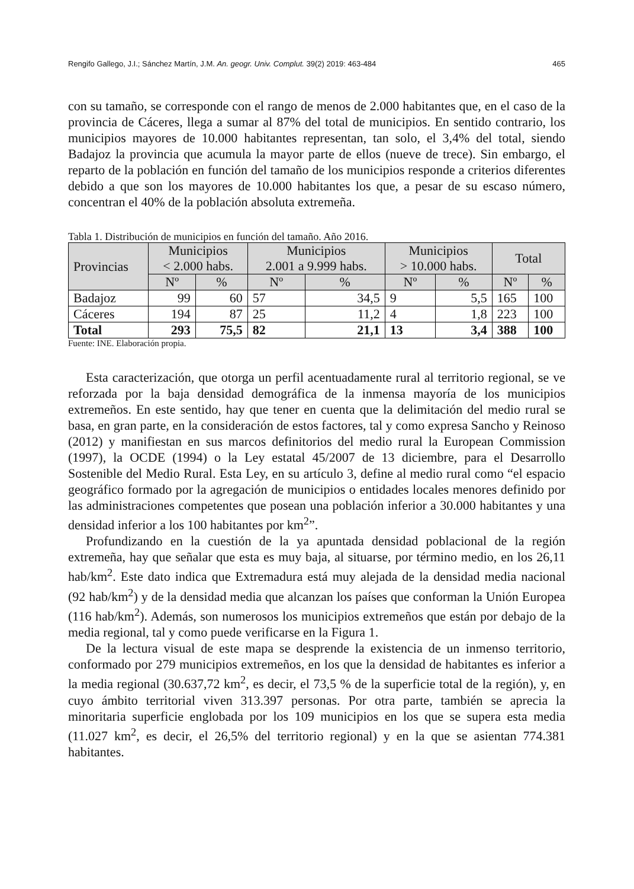Rengifo Gallego, J.I.; Sánchez Martín, J.M. An. geogr. Univ. Complut. 39(2) 2019: 463-484 465
con su tamaño, se corresponde con el rango de menos de 2.000 habitantes que, en el caso de la provincia de Cáceres, llega a sumar al 87% del total de municipios. En sentido contrario, los municipios mayores de 10.000 habitantes representan, tan solo, el 3,4% del total, siendo Badajoz la provincia que acumula la mayor parte de ellos (nueve de trece). Sin embargo, el reparto de la población en función del tamaño de los municipios responde a criterios diferentes debido a que son los mayores de 10.000 habitantes los que, a pesar de su escaso número, concentran el 40% de la población absoluta extremeña.
Tabla 1. Distribución de municipios en función del tamaño. Año 2016.
| Provincias | Municipios < 2.000 habs. | | Municipios 2.001 a 9.999 habs. | | Municipios > 10.000 habs. | | Total | |
| --- | --- | --- | --- | --- | --- | --- | --- | --- |
| | Nº | % | Nº | % | Nº | % | Nº | % |
| Badajoz | 99 | 60 | 57 | 34,5 | 9 | 5,5 | 165 | 100 |
| Cáceres | 194 | 87 | 25 | 11,2 | 4 | 1,8 | 223 | 100 |
| Total | 293 | 75,5 | 82 | 21,1 | 13 | 3,4 | 388 | 100 |
Fuente: INE. Elaboración propia.
Esta caracterización, que otorga un perfil acentuadamente rural al territorio regional, se ve reforzada por la baja densidad demográfica de la inmensa mayoría de los municipios extremeños. En este sentido, hay que tener en cuenta que la delimitación del medio rural se basa, en gran parte, en la consideración de estos factores, tal y como expresa Sancho y Reinoso (2012) y manifiestan en sus marcos definitorios del medio rural la European Commission (1997), la OCDE (1994) o la Ley estatal 45/2007 de 13 diciembre, para el Desarrollo Sostenible del Medio Rural. Esta Ley, en su artículo 3, define al medio rural como “el espacio geográfico formado por la agregación de municipios o entidades locales menores definido por las administraciones competentes que posean una población inferior a 30.000 habitantes y una densidad inferior a los 100 habitantes por km<sup>2</sup>”.
Profundizando en la cuestión de la ya apuntada densidad poblacional de la región extremeña, hay que señalar que esta es muy baja, al situarse, por término medio, en los 26,11 hab/km<sup>2</sup>. Este dato indica que Extremadura está muy alejada de la densidad media nacional (92 hab/km<sup>2</sup>) y de la densidad media que alcanzan los países que conforman la Unión Europea (116 hab/km<sup>2</sup>). Además, son numerosos los municipios extremeños que están por debajo de la media regional, tal y como puede verificarse en la Figura 1.
De la lectura visual de este mapa se desprende la existencia de un inmenso territorio, conformado por 279 municipios extremeños, en los que la densidad de habitantes es inferior a la media regional (30.637,72 km<sup>2</sup>, es decir, el 73,5 % de la superficie total de la región), y, en cuyo ámbito territorial viven 313.397 personas. Por otra parte, también se aprecia la minoritaria superficie englobada por los 109 municipios en los que se supera esta media (11.027 km<sup>2</sup>, es decir, el 26,5% del territorio regional) y en la que se asientan 774.381 habitantes.